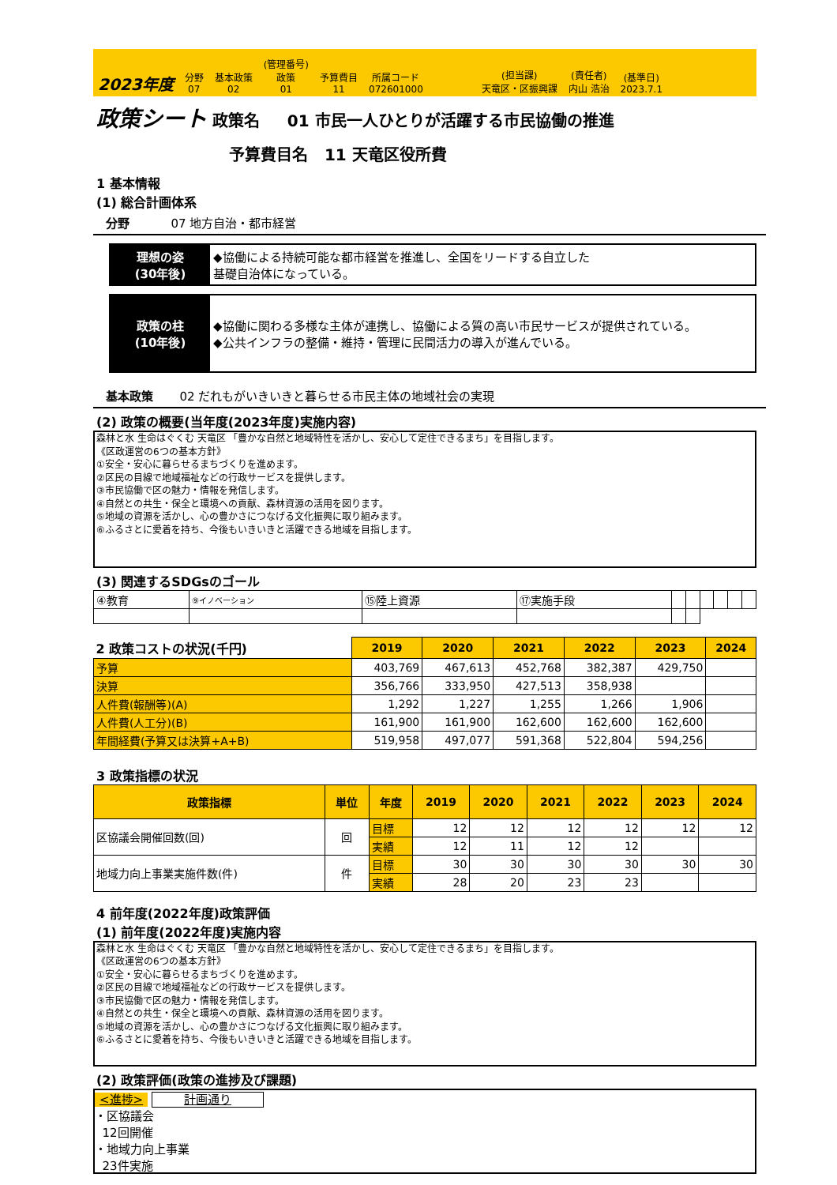2023年度
分野
07
基本政策
02
(管理番号)
政策
01
予算費目
11
所属コード
072601000
(担当課)
天竜区・区振興課
(責任者)
内山 浩治
(基準日)
2023.7.1
政策シート 政策名 01 市民一人ひとりが活躍する市民協働の推進
予算費目名 11 天竜区役所費
1 基本情報
(1) 総合計画体系
分野 07 地方自治・都市経営
理想の姿
(30年後)
◆協働による持続可能な都市経営を推進し、全国をリードする自立した
基礎自治体になっている。
政策の柱
(10年後)
◆協働に関わる多様な主体が連携し、協働による質の高い市民サービスが提供されている。
◆公共インフラの整備・維持・管理に民間活力の導入が進んでいる。
基本政策 02 だれもがいきいきと暮らせる市民主体の地域社会の実現
(2) 政策の概要(当年度(2023年度)実施内容)
森林と水 生命はぐくむ 天竜区 「豊かな自然と地域特性を活かし、安心して定住できるまち」を目指します。
《区政運営の6つの基本方針》
①安全・安心に暮らせるまちづくりを進めます。
②区民の目線で地域福祉などの行政サービスを提供します。
③市民協働で区の魅力・情報を発信します。
④自然との共生・保全と環境への貢献、森林資源の活用を図ります。
⑤地域の資源を活かし、心の豊かさにつなげる文化振興に取り組みます。
⑥ふるさとに愛着を持ち、今後もいきいきと活躍できる地域を目指します。
(3) 関連するSDGsのゴール
| ④教育 | ⑨イノベーション | ⑮陸上資源 | ⑰実施手段 | | | | | | |
| 2 政策コストの状況(千円) | 2019 | 2020 | 2021 | 2022 | 2023 | 2024 |
| 予算 | 403,769 | 467,613 | 452,768 | 382,387 | 429,750 | |
| 決算 | 356,766 | 333,950 | 427,513 | 358,938 | | |
| 人件費(報酬等)(A) | 1,292 | 1,227 | 1,255 | 1,266 | 1,906 | |
| 人件費(人工分)(B) | 161,900 | 161,900 | 162,600 | 162,600 | 162,600 | |
| 年間経費(予算又は決算+A+B) | 519,958 | 497,077 | 591,368 | 522,804 | 594,256 | |
3 政策指標の状況
| 政策指標 | 単位 | 年度 | 2019 | 2020 | 2021 | 2022 | 2023 | 2024 |
| --- | --- | --- | --- | --- | --- | --- | --- | --- |
| 区協議会開催回数(回) | 回 | 目標 | 12 | 12 | 12 | 12 | 12 | 12 |
| | | 実績 | 12 | 11 | 12 | 12 | | |
| 地域力向上事業実施件数(件) | 件 | 目標 | 30 | 30 | 30 | 30 | 30 | 30 |
| | | 実績 | 28 | 20 | 23 | 23 | | |
4 前年度(2022年度)政策評価
(1) 前年度(2022年度)実施内容
森林と水 生命はぐくむ 天竜区 「豊かな自然と地域特性を活かし、安心して定住できるまち」を目指します。
《区政運営の6つの基本方針》
①安全・安心に暮らせるまちづくりを進めます。
②区民の目線で地域福祉などの行政サービスを提供します。
③市民協働で区の魅力・情報を発信します。
④自然との共生・保全と環境への貢献、森林資源の活用を図ります。
⑤地域の資源を活かし、心の豊かさにつなげる文化振興に取り組みます。
⑥ふるさとに愛着を持ち、今後もいきいきと活躍できる地域を目指します。
(2) 政策評価(政策の進捗及び課題)
<進捗> 計画通り
・区協議会
12回開催
・地域力向上事業
23件実施